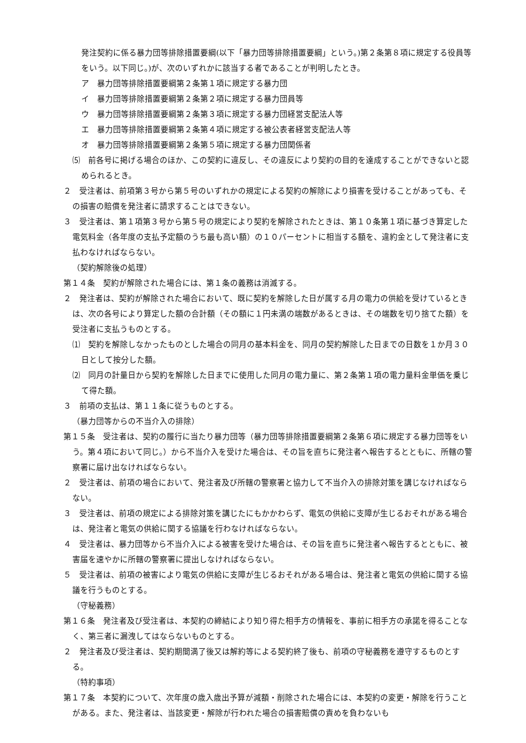発注契約に係る暴力団等排除措置要綱(以下「暴力団等排除措置要綱」という。)第２条第８項に規定する役員等をいう。以下同じ。)が、次のいずれかに該当する者であることが判明したとき。
ア　暴力団等排除措置要綱第２条第１項に規定する暴力団
イ　暴力団等排除措置要綱第２条第２項に規定する暴力団員等
ウ　暴力団等排除措置要綱第２条第３項に規定する暴力団経営支配法人等
エ　暴力団等排除措置要綱第２条第４項に規定する被公表者経営支配法人等
オ　暴力団等排除措置要綱第２条第５項に規定する暴力団関係者
⑸　前各号に掲げる場合のほか、この契約に違反し、その違反により契約の目的を達成することができないと認められるとき。
２　受注者は、前項第３号から第５号のいずれかの規定による契約の解除により損害を受けることがあっても、その損害の賠償を発注者に請求することはできない。
３　受注者は、第１項第３号から第５号の規定により契約を解除されたときは、第１０条第１項に基づき算定した電気料金（各年度の支払予定額のうち最も高い額）の１０パーセントに相当する額を、違約金として発注者に支払わなければならない。
（契約解除後の処理）
第１４条　契約が解除された場合には、第１条の義務は消滅する。
２　発注者は、契約が解除された場合において、既に契約を解除した日が属する月の電力の供給を受けているときは、次の各号により算定した額の合計額（その額に１円未満の端数があるときは、その端数を切り捨てた額）を受注者に支払うものとする。
⑴　契約を解除しなかったものとした場合の同月の基本料金を、同月の契約解除した日までの日数を１か月３０日として按分した額。
⑵　同月の計量日から契約を解除した日までに使用した同月の電力量に、第２条第１項の電力量料金単価を乗じて得た額。
３　前項の支払は、第１１条に従うものとする。
（暴力団等からの不当介入の排除）
第１５条　受注者は、契約の履行に当たり暴力団等（暴力団等排除措置要綱第２条第６項に規定する暴力団等をいう。第４項において同じ。）から不当介入を受けた場合は、その旨を直ちに発注者へ報告するとともに、所轄の警察署に届け出なければならない。
２　受注者は、前項の場合において、発注者及び所轄の警察署と協力して不当介入の排除対策を講じなければならない。
３　受注者は、前項の規定による排除対策を講じたにもかかわらず、電気の供給に支障が生じるおそれがある場合は、発注者と電気の供給に関する協議を行わなければならない。
４　受注者は、暴力団等から不当介入による被害を受けた場合は、その旨を直ちに発注者へ報告するとともに、被害届を速やかに所轄の警察署に提出しなければならない。
５　受注者は、前項の被害により電気の供給に支障が生じるおそれがある場合は、発注者と電気の供給に関する協議を行うものとする。
（守秘義務）
第１６条　発注者及び受注者は、本契約の締結により知り得た相手方の情報を、事前に相手方の承諾を得ることなく、第三者に漏洩してはならないものとする。
２　発注者及び受注者は、契約期間満了後又は解約等による契約終了後も、前項の守秘義務を遵守するものとする。
（特約事項）
第１７条　本契約について、次年度の歳入歳出予算が減額・削除された場合には、本契約の変更・解除を行うことがある。また、発注者は、当該変更・解除が行われた場合の損害賠償の責めを負わないも